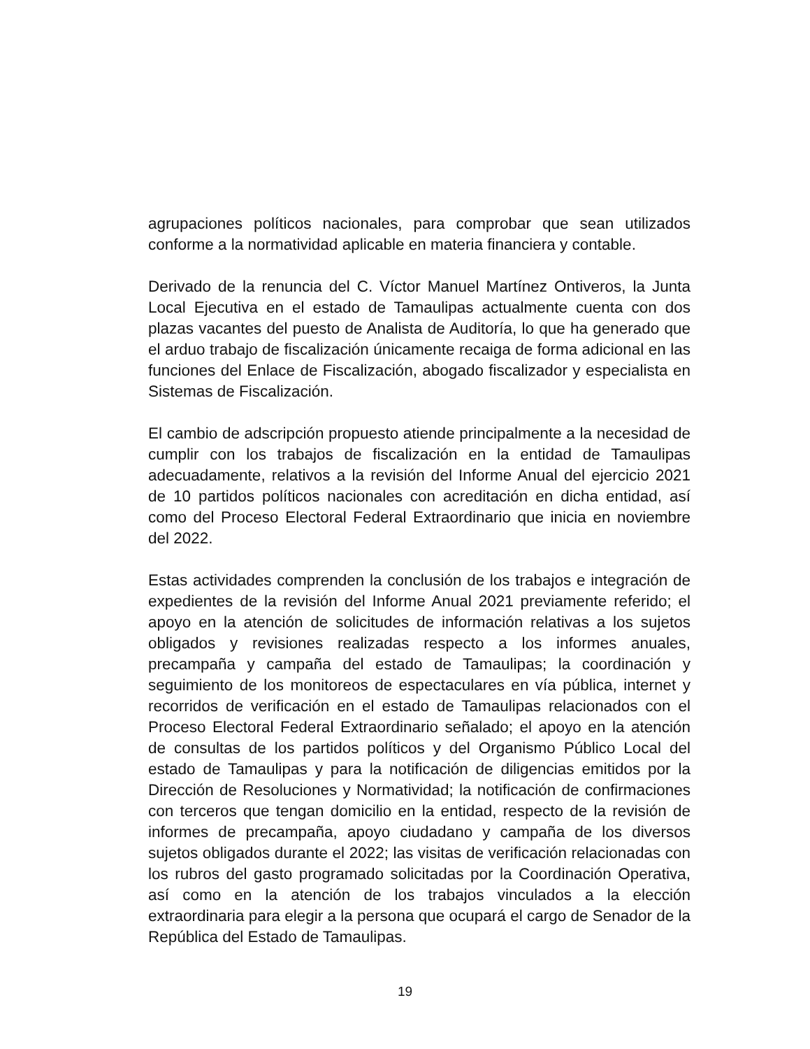agrupaciones políticos nacionales, para comprobar que sean utilizados conforme a la normatividad aplicable en materia financiera y contable.
Derivado de la renuncia del C. Víctor Manuel Martínez Ontiveros, la Junta Local Ejecutiva en el estado de Tamaulipas actualmente cuenta con dos plazas vacantes del puesto de Analista de Auditoría, lo que ha generado que el arduo trabajo de fiscalización únicamente recaiga de forma adicional en las funciones del Enlace de Fiscalización, abogado fiscalizador y especialista en Sistemas de Fiscalización.
El cambio de adscripción propuesto atiende principalmente a la necesidad de cumplir con los trabajos de fiscalización en la entidad de Tamaulipas adecuadamente, relativos a la revisión del Informe Anual del ejercicio 2021 de 10 partidos políticos nacionales con acreditación en dicha entidad, así como del Proceso Electoral Federal Extraordinario que inicia en noviembre del 2022.
Estas actividades comprenden la conclusión de los trabajos e integración de expedientes de la revisión del Informe Anual 2021 previamente referido; el apoyo en la atención de solicitudes de información relativas a los sujetos obligados y revisiones realizadas respecto a los informes anuales, precampaña y campaña del estado de Tamaulipas; la coordinación y seguimiento de los monitoreos de espectaculares en vía pública, internet y recorridos de verificación en el estado de Tamaulipas relacionados con el Proceso Electoral Federal Extraordinario señalado; el apoyo en la atención de consultas de los partidos políticos y del Organismo Público Local del estado de Tamaulipas y para la notificación de diligencias emitidos por la Dirección de Resoluciones y Normatividad; la notificación de confirmaciones con terceros que tengan domicilio en la entidad, respecto de la revisión de informes de precampaña, apoyo ciudadano y campaña de los diversos sujetos obligados durante el 2022; las visitas de verificación relacionadas con los rubros del gasto programado solicitadas por la Coordinación Operativa, así como en la atención de los trabajos vinculados a la elección extraordinaria para elegir a la persona que ocupará el cargo de Senador de la República del Estado de Tamaulipas.
19